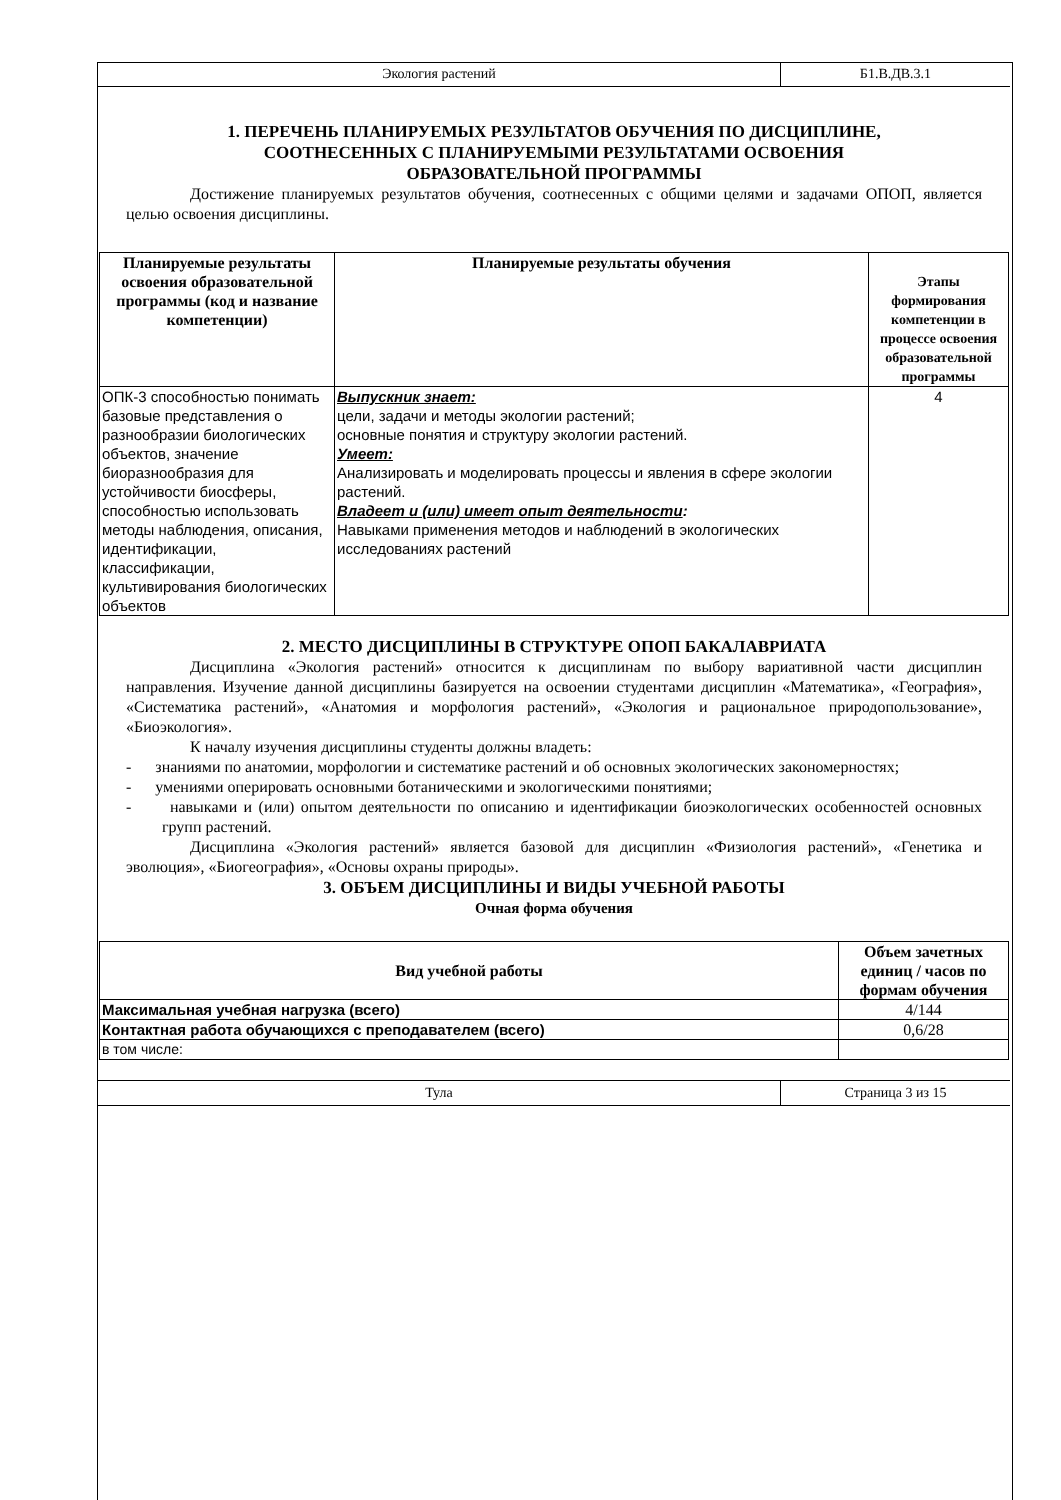Экология растений Б1.В.ДВ.3.1
1. ПЕРЕЧЕНЬ ПЛАНИРУЕМЫХ РЕЗУЛЬТАТОВ ОБУЧЕНИЯ ПО ДИСЦИПЛИНЕ,
СООТНЕСЕННЫХ С ПЛАНИРУЕМЫМИ РЕЗУЛЬТАТАМИ ОСВОЕНИЯ
ОБРАЗОВАТЕЛЬНОЙ ПРОГРАММЫ
Достижение планируемых результатов обучения, соотнесенных с общими целями и задачами ОПОП, является целью освоения дисциплины.
| Планируемые результаты освоения образовательной программы (код и название компетенции) | Планируемые результаты обучения | Этапы формирования компетенции в процессе освоения образовательной программы |
| --- | --- | --- |
| ОПК-3 способностью понимать базовые представления о разнообразии биологических объектов, значение биоразнообразия для устойчивости биосферы, способностью использовать методы наблюдения, описания, идентификации, классификации, культивирования биологических объектов | Выпускник знает: цели, задачи и методы экологии растений; основные понятия и структуру экологии растений. Умеет: Анализировать и моделировать процессы и явления в сфере экологии растений. Владеет и (или) имеет опыт деятельности : Навыками применения методов и наблюдений в экологических исследованиях растений | 4 |
2. МЕСТО ДИСЦИПЛИНЫ В СТРУКТУРЕ ОПОП БАКАЛАВРИАТА
Дисциплина «Экология растений» относится к дисциплинам по выбору вариативной части дисциплин направления. Изучение данной дисциплины базируется на освоении студентами дисциплин «Математика», «География», «Систематика растений», «Анатомия и морфология растений», «Экология и рациональное природопользование», «Биоэкология».
К началу изучения дисциплины студенты должны владеть:
- знаниями по анатомии, морфологии и систематике растений и об основных экологических закономерностях;
- умениями оперировать основными ботаническими и экологическими понятиями;
- навыками и (или) опытом деятельности по описанию и идентификации биоэкологических особенностей основных групп растений.
Дисциплина «Экология растений» является базовой для дисциплин «Физиология растений», «Генетика и эволюция», «Биогеография», «Основы охраны природы».
3. ОБЪЕМ ДИСЦИПЛИНЫ И ВИДЫ УЧЕБНОЙ РАБОТЫ
Очная форма обучения
| Вид учебной работы | Объем зачетных единиц / часов по формам обучения |
| --- | --- |
| Максимальная учебная нагрузка (всего) | 4/144 |
| Контактная работа обучающихся с преподавателем (всего) | 0,6/28 |
| в том числе: | |
Тула Страница 3 из 15